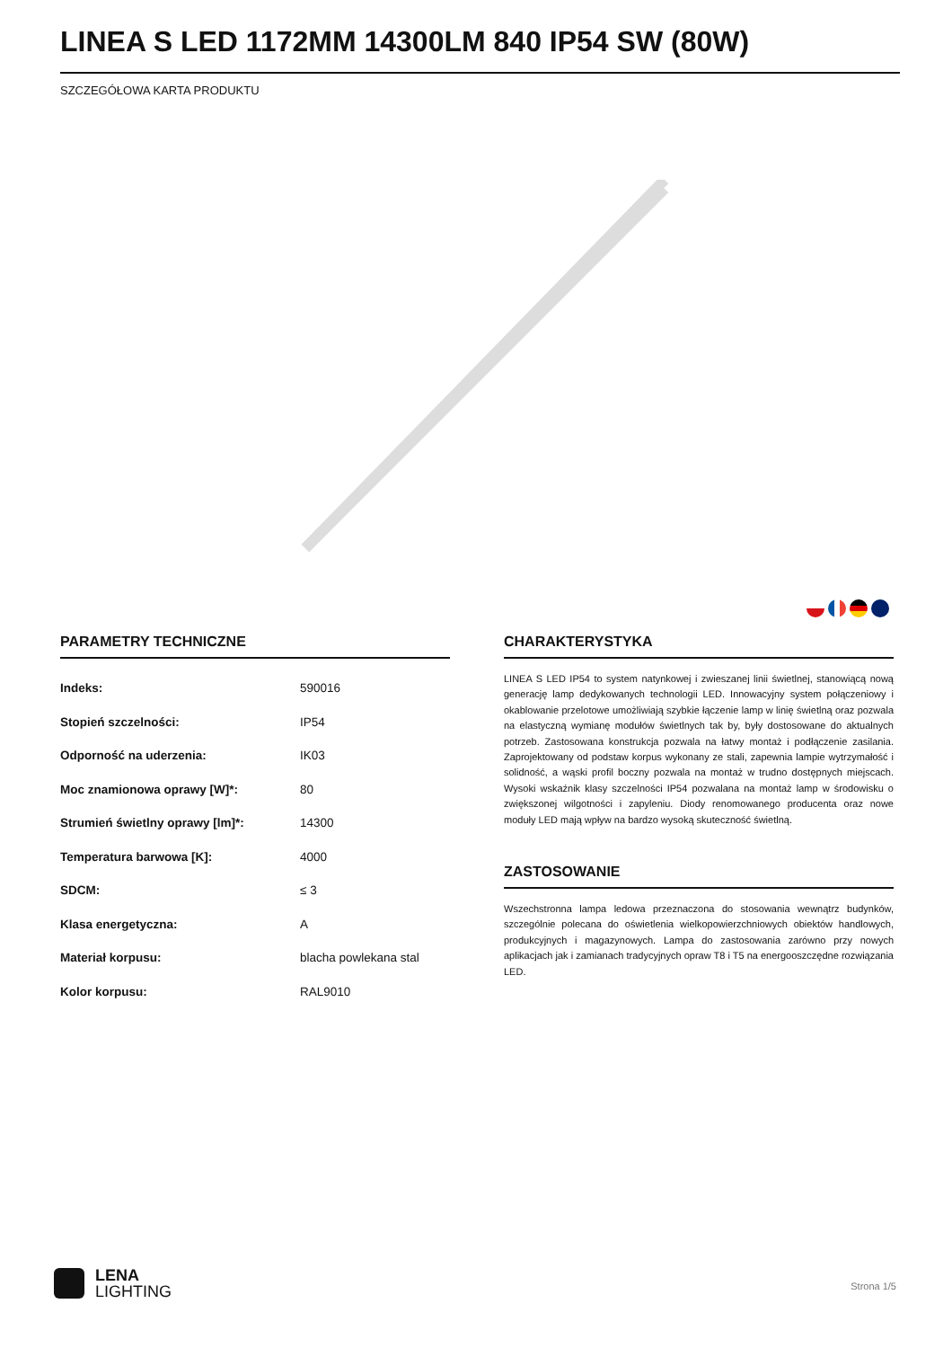LINEA S LED 1172MM 14300LM 840 IP54 SW (80W)
SZCZEGÓŁOWA KARTA PRODUKTU
PARAMETRY TECHNICZNE
| Indeks: | 590016 |
| Stopień szczelności: | IP54 |
| Odporność na uderzenia: | IK03 |
| Moc znamionowa oprawy [W]*: | 80 |
| Strumień świetlny oprawy [lm]*: | 14300 |
| Temperatura barwowa [K]: | 4000 |
| SDCM: | ≤ 3 |
| Klasa energetyczna: | A |
| Materiał korpusu: | blacha powlekana stal |
| Kolor korpusu: | RAL9010 |
CHARAKTERYSTYKA
LINEA S LED IP54 to system natynkowej i zwieszanej linii świetlnej, stanowiącą nową generację lamp dedykowanych technologii LED. Innowacyjny system połączeniowy i okablowanie przelotowe umożliwiają szybkie łączenie lamp w linię świetlną oraz pozwala na elastyczną wymianę modułów świetlnych tak by, były dostosowane do aktualnych potrzeb. Zastosowana konstrukcja pozwala na łatwy montaż i podłączenie zasilania. Zaprojektowany od podstaw korpus wykonany ze stali, zapewnia lampie wytrzymałość i solidność, a wąski profil boczny pozwala na montaż w trudno dostępnych miejscach. Wysoki wskaźnik klasy szczelności IP54 pozwalana na montaż lamp w środowisku o zwiększonej wilgotności i zapyleniu. Diody renomowanego producenta oraz nowe moduły LED mają wpływ na bardzo wysoką skuteczność świetlną.
ZASTOSOWANIE
Wszechstronna lampa ledowa przeznaczona do stosowania wewnątrz budynków, szczególnie polecana do oświetlenia wielkopowierzchniowych obiektów handlowych, produkcyjnych i magazynowych. Lampa do zastosowania zarówno przy nowych aplikacjach jak i zamianach tradycyjnych opraw T8 i T5 na energooszczędne rozwiązania LED.
LENA
LIGHTING
Strona 1/5